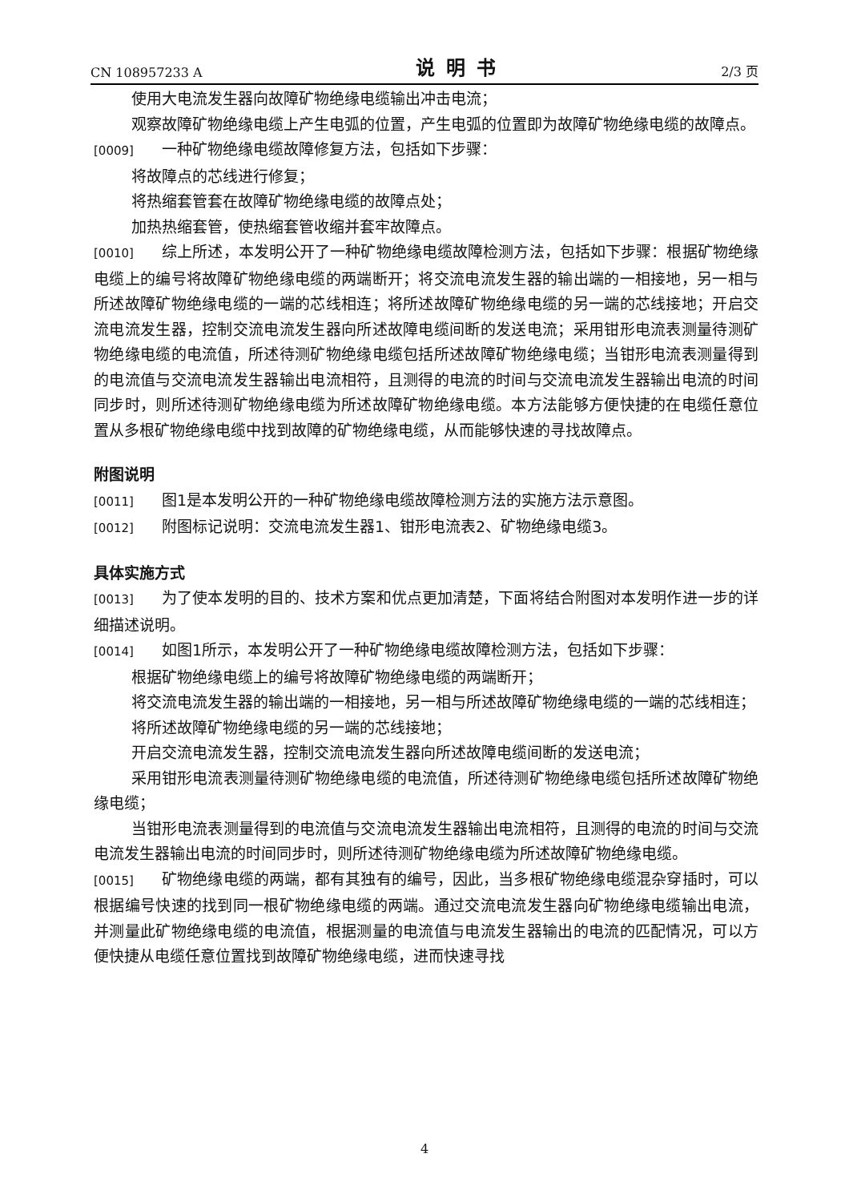CN 108957233 A 说明书 2/3 页
使用大电流发生器向故障矿物绝缘电缆输出冲击电流；
观察故障矿物绝缘电缆上产生电弧的位置，产生电弧的位置即为故障矿物绝缘电缆的故障点。
[0009] 一种矿物绝缘电缆故障修复方法，包括如下步骤：
将故障点的芯线进行修复；
将热缩套管套在故障矿物绝缘电缆的故障点处；
加热热缩套管，使热缩套管收缩并套牢故障点。
[0010] 综上所述，本发明公开了一种矿物绝缘电缆故障检测方法，包括如下步骤：根据矿物绝缘电缆上的编号将故障矿物绝缘电缆的两端断开；将交流电流发生器的输出端的一相接地，另一相与所述故障矿物绝缘电缆的一端的芯线相连；将所述故障矿物绝缘电缆的另一端的芯线接地；开启交流电流发生器，控制交流电流发生器向所述故障电缆间断的发送电流；采用钳形电流表测量待测矿物绝缘电缆的电流值，所述待测矿物绝缘电缆包括所述故障矿物绝缘电缆；当钳形电流表测量得到的电流值与交流电流发生器输出电流相符，且测得的电流的时间与交流电流发生器输出电流的时间同步时，则所述待测矿物绝缘电缆为所述故障矿物绝缘电缆。本方法能够方便快捷的在电缆任意位置从多根矿物绝缘电缆中找到故障的矿物绝缘电缆，从而能够快速的寻找故障点。
附图说明
[0011] 图1是本发明公开的一种矿物绝缘电缆故障检测方法的实施方法示意图。
[0012] 附图标记说明：交流电流发生器1、钳形电流表2、矿物绝缘电缆3。
具体实施方式
[0013] 为了使本发明的目的、技术方案和优点更加清楚，下面将结合附图对本发明作进一步的详细描述说明。
[0014] 如图1所示，本发明公开了一种矿物绝缘电缆故障检测方法，包括如下步骤：
根据矿物绝缘电缆上的编号将故障矿物绝缘电缆的两端断开；
将交流电流发生器的输出端的一相接地，另一相与所述故障矿物绝缘电缆的一端的芯线相连；
将所述故障矿物绝缘电缆的另一端的芯线接地；
开启交流电流发生器，控制交流电流发生器向所述故障电缆间断的发送电流；
采用钳形电流表测量待测矿物绝缘电缆的电流值，所述待测矿物绝缘电缆包括所述故障矿物绝缘电缆；
当钳形电流表测量得到的电流值与交流电流发生器输出电流相符，且测得的电流的时间与交流电流发生器输出电流的时间同步时，则所述待测矿物绝缘电缆为所述故障矿物绝缘电缆。
[0015] 矿物绝缘电缆的两端，都有其独有的编号，因此，当多根矿物绝缘电缆混杂穿插时，可以根据编号快速的找到同一根矿物绝缘电缆的两端。通过交流电流发生器向矿物绝缘电缆输出电流，并测量此矿物绝缘电缆的电流值，根据测量的电流值与电流发生器输出的电流的匹配情况，可以方便快捷从电缆任意位置找到故障矿物绝缘电缆，进而快速寻找
4